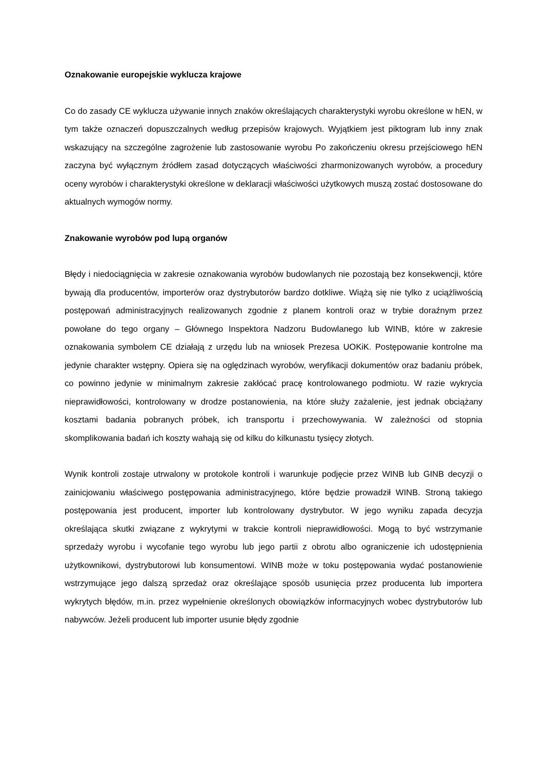Oznakowanie europejskie wyklucza krajowe
Co do zasady CE wyklucza używanie innych znaków określających charakterystyki wyrobu określone w hEN, w tym także oznaczeń dopuszczalnych według przepisów krajowych. Wyjątkiem jest piktogram lub inny znak wskazujący na szczególne zagrożenie lub zastosowanie wyrobu Po zakończeniu okresu przejściowego hEN zaczyna być wyłącznym źródłem zasad dotyczących właściwości zharmonizowanych wyrobów, a procedury oceny wyrobów i charakterystyki określone w deklaracji właściwości użytkowych muszą zostać dostosowane do aktualnych wymogów normy.
Znakowanie wyrobów pod lupą organów
Błędy i niedociągnięcia w zakresie oznakowania wyrobów budowlanych nie pozostają bez konsekwencji, które bywają dla producentów, importerów oraz dystrybutorów bardzo dotkliwe. Wiążą się nie tylko z uciążliwością postępowań administracyjnych realizowanych zgodnie z planem kontroli oraz w trybie doraźnym przez powołane do tego organy – Głównego Inspektora Nadzoru Budowlanego lub WINB, które w zakresie oznakowania symbolem CE działają z urzędu lub na wniosek Prezesa UOKiK. Postępowanie kontrolne ma jedynie charakter wstępny. Opiera się na oględzinach wyrobów, weryfikacji dokumentów oraz badaniu próbek, co powinno jedynie w minimalnym zakresie zakłócać pracę kontrolowanego podmiotu. W razie wykrycia nieprawidłowości, kontrolowany w drodze postanowienia, na które służy zażalenie, jest jednak obciążany kosztami badania pobranych próbek, ich transportu i przechowywania. W zależności od stopnia skomplikowania badań ich koszty wahają się od kilku do kilkunastu tysięcy złotych.
Wynik kontroli zostaje utrwalony w protokole kontroli i warunkuje podjęcie przez WINB lub GINB decyzji o zainicjowaniu właściwego postępowania administracyjnego, które będzie prowadził WINB. Stroną takiego postępowania jest producent, importer lub kontrolowany dystrybutor. W jego wyniku zapada decyzja określająca skutki związane z wykrytymi w trakcie kontroli nieprawidłowości. Mogą to być wstrzymanie sprzedaży wyrobu i wycofanie tego wyrobu lub jego partii z obrotu albo ograniczenie ich udostępnienia użytkownikowi, dystrybutorowi lub konsumentowi. WINB może w toku postępowania wydać postanowienie wstrzymujące jego dalszą sprzedaż oraz określające sposób usunięcia przez producenta lub importera wykrytych błędów, m.in. przez wypełnienie określonych obowiązków informacyjnych wobec dystrybutorów lub nabywców. Jeżeli producent lub importer usunie błędy zgodnie